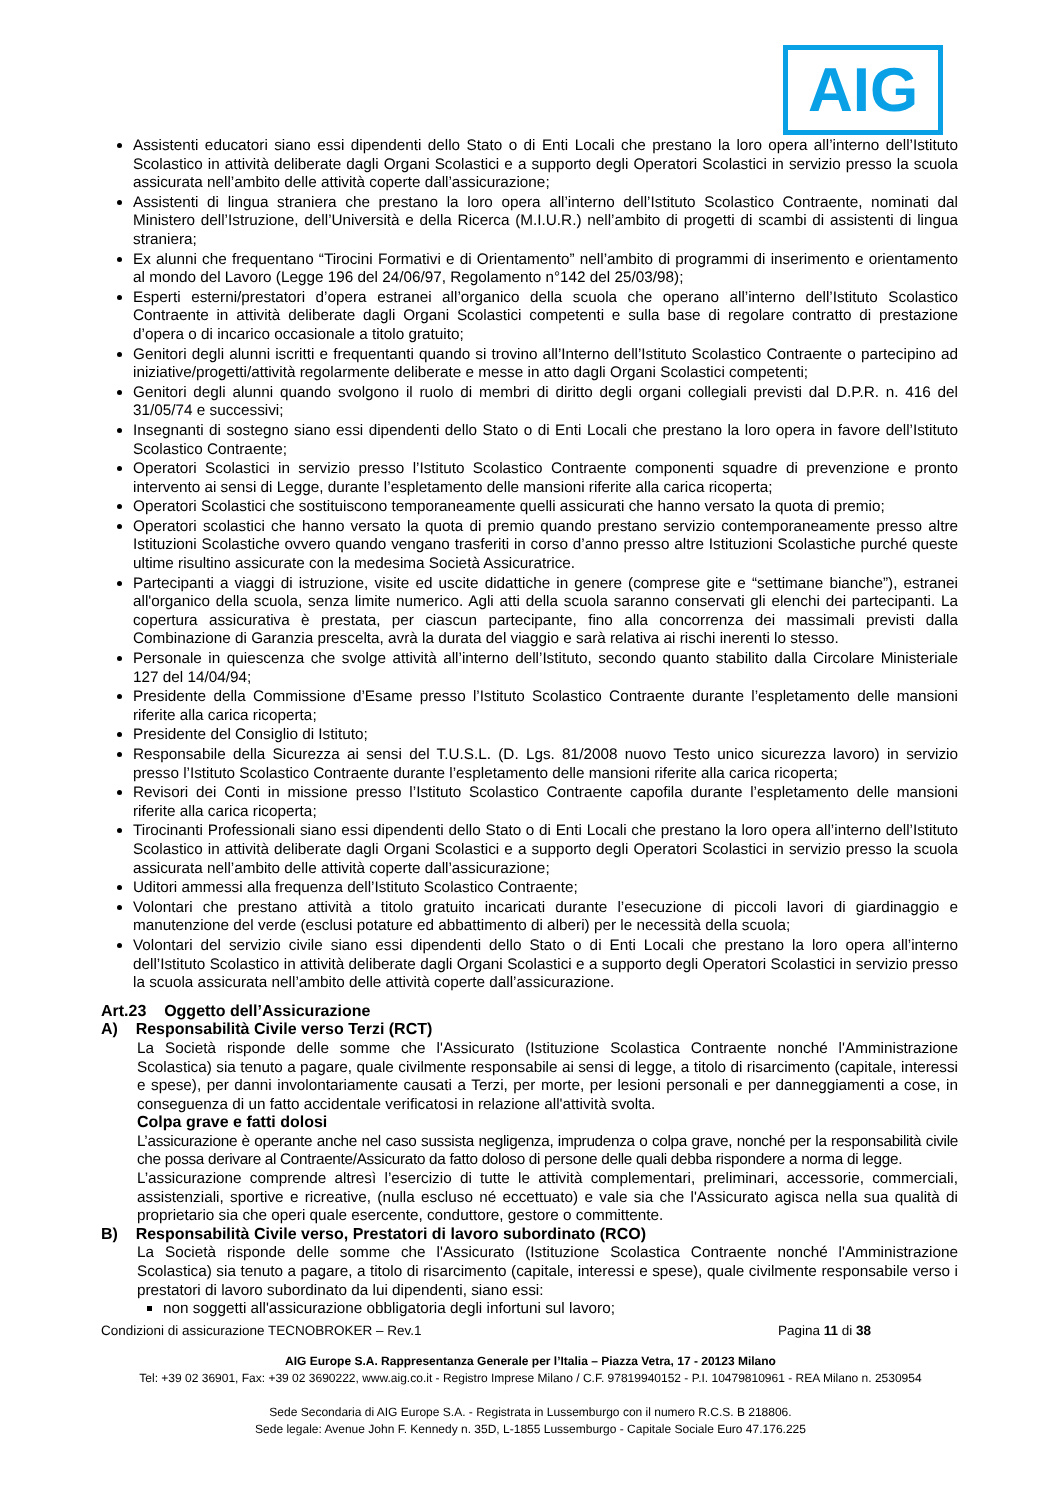AIG
Assistenti educatori siano essi dipendenti dello Stato o di Enti Locali che prestano la loro opera all’interno dell’Istituto Scolastico in attività deliberate dagli Organi Scolastici e a supporto degli Operatori Scolastici in servizio presso la scuola assicurata nell’ambito delle attività coperte dall’assicurazione;
Assistenti di lingua straniera che prestano la loro opera all’interno dell’Istituto Scolastico Contraente, nominati dal Ministero dell’Istruzione, dell’Università e della Ricerca (M.I.U.R.) nell’ambito di progetti di scambi di assistenti di lingua straniera;
Ex alunni che frequentano “Tirocini Formativi e di Orientamento” nell’ambito di programmi di inserimento e orientamento al mondo del Lavoro (Legge 196 del 24/06/97, Regolamento n°142 del 25/03/98);
Esperti esterni/prestatori d’opera estranei all’organico della scuola che operano all’interno dell’Istituto Scolastico Contraente in attività deliberate dagli Organi Scolastici competenti e sulla base di regolare contratto di prestazione d’opera o di incarico occasionale a titolo gratuito;
Genitori degli alunni iscritti e frequentanti quando si trovino all’Interno dell’Istituto Scolastico Contraente o partecipino ad iniziative/progetti/attività regolarmente deliberate e messe in atto dagli Organi Scolastici competenti;
Genitori degli alunni quando svolgono il ruolo di membri di diritto degli organi collegiali previsti dal D.P.R. n. 416 del 31/05/74 e successivi;
Insegnanti di sostegno siano essi dipendenti dello Stato o di Enti Locali che prestano la loro opera in favore dell’Istituto Scolastico Contraente;
Operatori Scolastici in servizio presso l’Istituto Scolastico Contraente componenti squadre di prevenzione e pronto intervento ai sensi di Legge, durante l’espletamento delle mansioni riferite alla carica ricoperta;
Operatori Scolastici che sostituiscono temporaneamente quelli assicurati che hanno versato la quota di premio;
Operatori scolastici che hanno versato la quota di premio quando prestano servizio contemporaneamente presso altre Istituzioni Scolastiche ovvero quando vengano trasferiti in corso d’anno presso altre Istituzioni Scolastiche purché queste ultime risultino assicurate con la medesima Società Assicuratrice.
Partecipanti a viaggi di istruzione, visite ed uscite didattiche in genere (comprese gite e “settimane bianche”), estranei all'organico della scuola, senza limite numerico. Agli atti della scuola saranno conservati gli elenchi dei partecipanti. La copertura assicurativa è prestata, per ciascun partecipante, fino alla concorrenza dei massimali previsti dalla Combinazione di Garanzia prescelta, avrà la durata del viaggio e sarà relativa ai rischi inerenti lo stesso.
Personale in quiescenza che svolge attività all’interno dell’Istituto, secondo quanto stabilito dalla Circolare Ministeriale 127 del 14/04/94;
Presidente della Commissione d’Esame presso l’Istituto Scolastico Contraente durante l’espletamento delle mansioni riferite alla carica ricoperta;
Presidente del Consiglio di Istituto;
Responsabile della Sicurezza ai sensi del T.U.S.L. (D. Lgs. 81/2008 nuovo Testo unico sicurezza lavoro) in servizio presso l’Istituto Scolastico Contraente durante l’espletamento delle mansioni riferite alla carica ricoperta;
Revisori dei Conti in missione presso l’Istituto Scolastico Contraente capofila durante l’espletamento delle mansioni riferite alla carica ricoperta;
Tirocinanti Professionali siano essi dipendenti dello Stato o di Enti Locali che prestano la loro opera all’interno dell’Istituto Scolastico in attività deliberate dagli Organi Scolastici e a supporto degli Operatori Scolastici in servizio presso la scuola assicurata nell’ambito delle attività coperte dall’assicurazione;
Uditori ammessi alla frequenza dell’Istituto Scolastico Contraente;
Volontari che prestano attività a titolo gratuito incaricati durante l’esecuzione di piccoli lavori di giardinaggio e manutenzione del verde (esclusi potature ed abbattimento di alberi) per le necessità della scuola;
Volontari del servizio civile siano essi dipendenti dello Stato o di Enti Locali che prestano la loro opera all’interno dell’Istituto Scolastico in attività deliberate dagli Organi Scolastici e a supporto degli Operatori Scolastici in servizio presso la scuola assicurata nell’ambito delle attività coperte dall’assicurazione.
Art.23 Oggetto dell’Assicurazione
A) Responsabilità Civile verso Terzi (RCT)
La Società risponde delle somme che l'Assicurato (Istituzione Scolastica Contraente nonché l'Amministrazione Scolastica) sia tenuto a pagare, quale civilmente responsabile ai sensi di legge, a titolo di risarcimento (capitale, interessi e spese), per danni involontariamente causati a Terzi, per morte, per lesioni personali e per danneggiamenti a cose, in conseguenza di un fatto accidentale verificatosi in relazione all'attività svolta.
Colpa grave e fatti dolosi
L’assicurazione è operante anche nel caso sussista negligenza, imprudenza o colpa grave, nonché per la responsabilità civile che possa derivare al Contraente/Assicurato da fatto doloso di persone delle quali debba rispondere a norma di legge.
L’assicurazione comprende altresì l’esercizio di tutte le attività complementari, preliminari, accessorie, commerciali, assistenziali, sportive e ricreative, (nulla escluso né eccettuato) e vale sia che l'Assicurato agisca nella sua qualità di proprietario sia che operi quale esercente, conduttore, gestore o committente.
B) Responsabilità Civile verso, Prestatori di lavoro subordinato (RCO)
La Società risponde delle somme che l'Assicurato (Istituzione Scolastica Contraente nonché l'Amministrazione Scolastica) sia tenuto a pagare, a titolo di risarcimento (capitale, interessi e spese), quale civilmente responsabile verso i prestatori di lavoro subordinato da lui dipendenti, siano essi:
non soggetti all'assicurazione obbligatoria degli infortuni sul lavoro;
Condizioni di assicurazione TECNOBROKER – Rev.1 Pagina 11 di 38
AIG Europe S.A. Rappresentanza Generale per l’Italia – Piazza Vetra, 17 - 20123 Milano
Tel: +39 02 36901, Fax: +39 02 3690222, www.aig.co.it - Registro Imprese Milano / C.F. 97819940152 - P.I. 10479810961 - REA Milano n. 2530954
Sede Secondaria di AIG Europe S.A. - Registrata in Lussemburgo con il numero R.C.S. B 218806.
Sede legale: Avenue John F. Kennedy n. 35D, L-1855 Lussemburgo - Capitale Sociale Euro 47.176.225